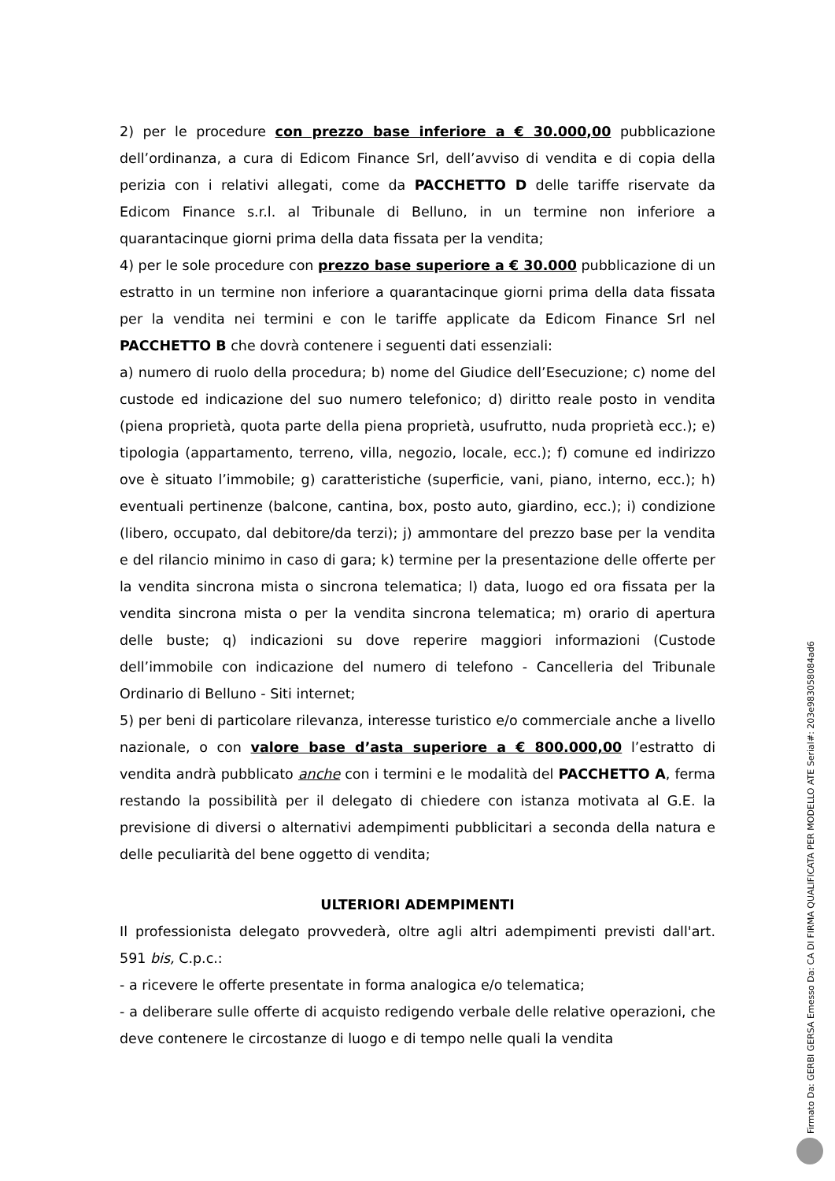2) per le procedure con prezzo base inferiore a € 30.000,00 pubblicazione dell’ordinanza, a cura di Edicom Finance Srl, dell’avviso di vendita e di copia della perizia con i relativi allegati, come da PACCHETTO D delle tariffe riservate da Edicom Finance s.r.l. al Tribunale di Belluno, in un termine non inferiore a quarantacinque giorni prima della data fissata per la vendita;
4) per le sole procedure con prezzo base superiore a € 30.000 pubblicazione di un estratto in un termine non inferiore a quarantacinque giorni prima della data fissata per la vendita nei termini e con le tariffe applicate da Edicom Finance Srl nel PACCHETTO B che dovrà contenere i seguenti dati essenziali:
a) numero di ruolo della procedura; b) nome del Giudice dell’Esecuzione; c) nome del custode ed indicazione del suo numero telefonico; d) diritto reale posto in vendita (piena proprietà, quota parte della piena proprietà, usufrutto, nuda proprietà ecc.); e) tipologia (appartamento, terreno, villa, negozio, locale, ecc.); f) comune ed indirizzo ove è situato l’immobile; g) caratteristiche (superficie, vani, piano, interno, ecc.); h) eventuali pertinenze (balcone, cantina, box, posto auto, giardino, ecc.); i) condizione (libero, occupato, dal debitore/da terzi); j) ammontare del prezzo base per la vendita e del rilancio minimo in caso di gara; k) termine per la presentazione delle offerte per la vendita sincrona mista o sincrona telematica; l) data, luogo ed ora fissata per la vendita sincrona mista o per la vendita sincrona telematica; m) orario di apertura delle buste; q) indicazioni su dove reperire maggiori informazioni (Custode dell’immobile con indicazione del numero di telefono - Cancelleria del Tribunale Ordinario di Belluno - Siti internet;
5) per beni di particolare rilevanza, interesse turistico e/o commerciale anche a livello nazionale, o con valore base d’asta superiore a € 800.000,00 l’estratto di vendita andrà pubblicato anche con i termini e le modalità del PACCHETTO A, ferma restando la possibilità per il delegato di chiedere con istanza motivata al G.E. la previsione di diversi o alternativi adempimenti pubblicitari a seconda della natura e delle peculiarità del bene oggetto di vendita;
ULTERIORI ADEMPIMENTI
Il professionista delegato provvederà, oltre agli altri adempimenti previsti dall'art. 591 bis, C.p.c.:
- a ricevere le offerte presentate in forma analogica e/o telematica;
- a deliberare sulle offerte di acquisto redigendo verbale delle relative operazioni, che deve contenere le circostanze di luogo e di tempo nelle quali la vendita
Firmato Da: GERBI GERSA Emesso Da: CA DI FIRMA QUALIFICATA PER MODELLO ATE Serial#: 203e9830580​84ad6